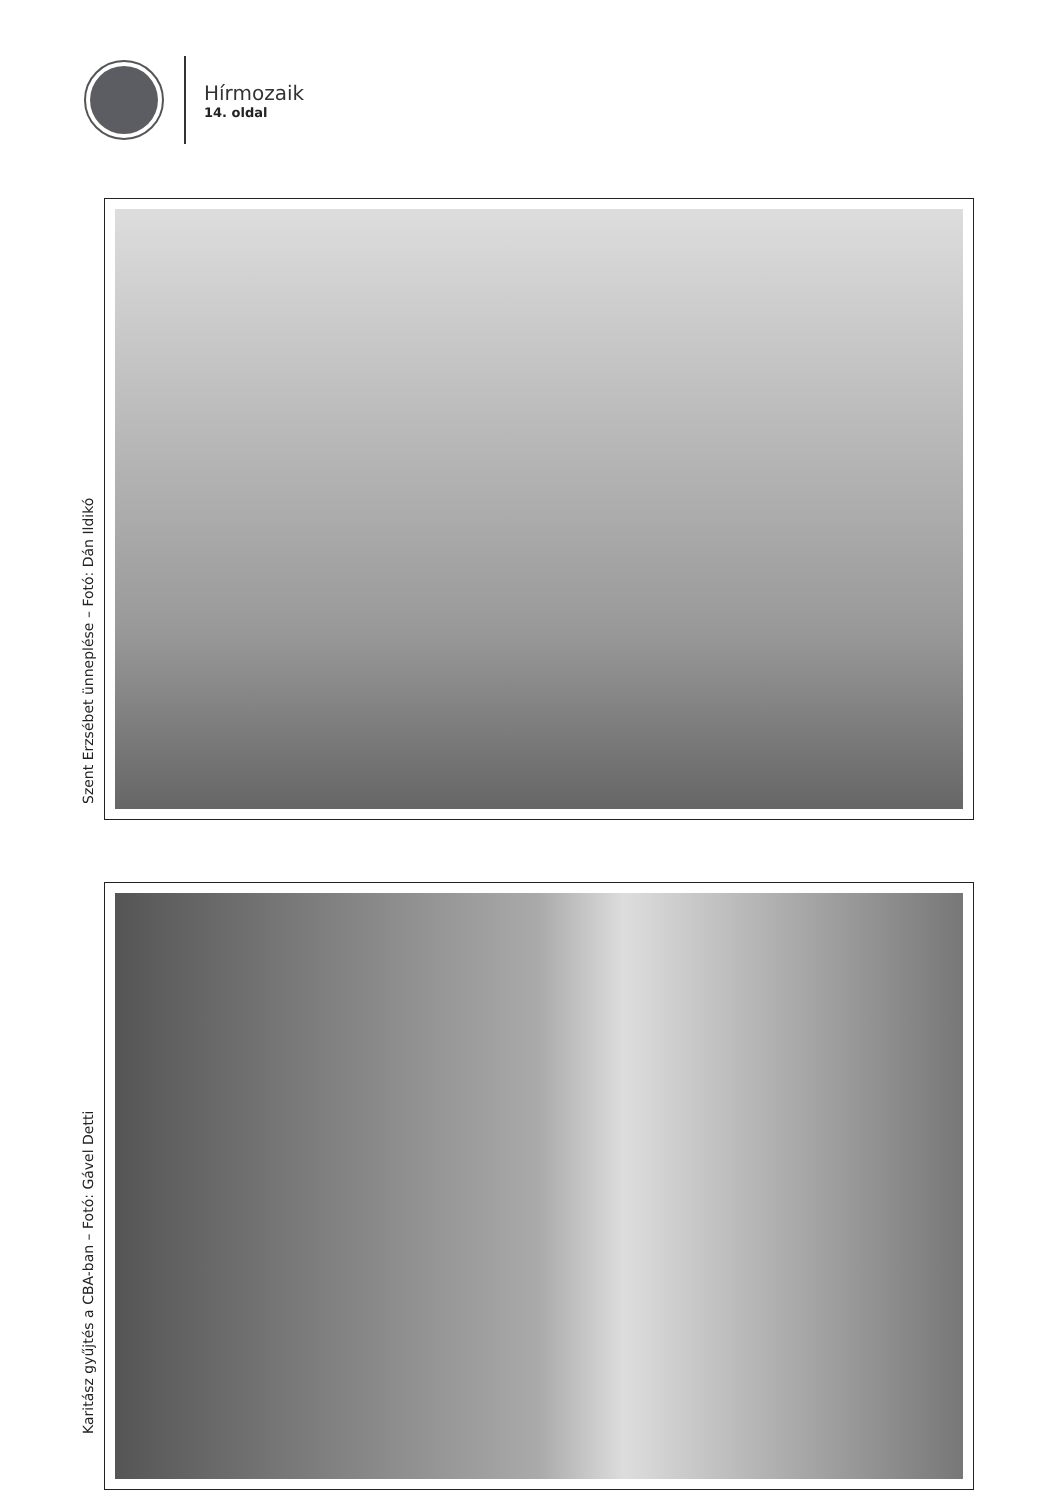Hírmozaik
14. oldal
Szent Erzsébet ünneplése – Fotó: Dán Ildikó
Karitász gyűjtés a CBA-ban – Fotó: Gável Detti